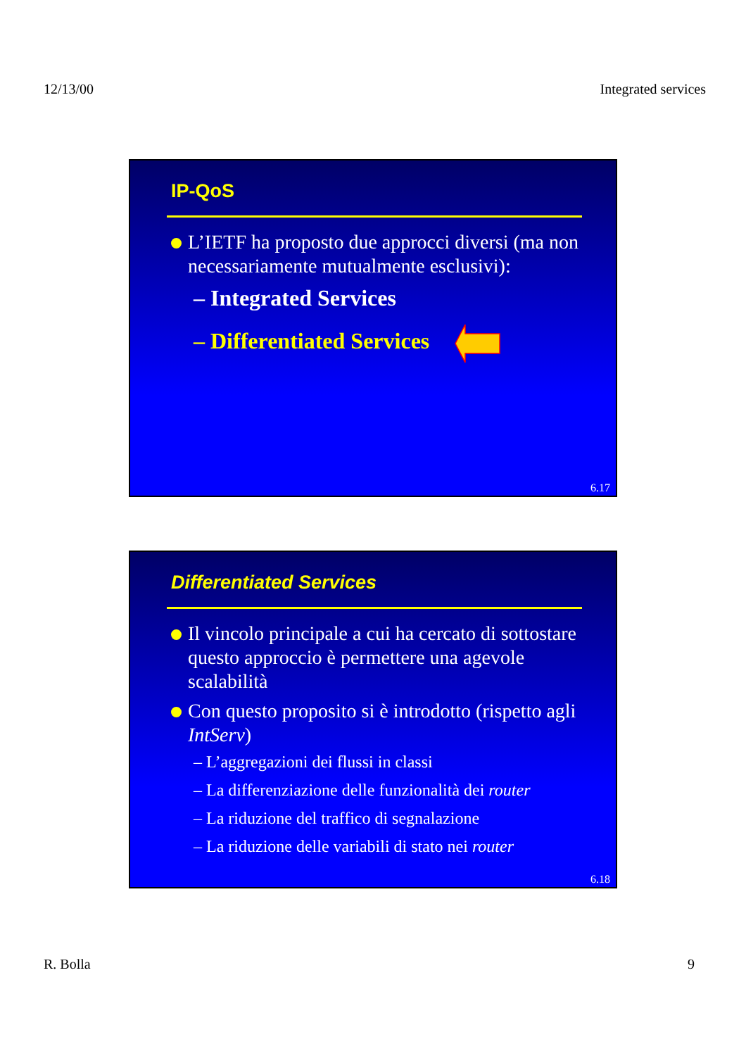12/13/00 Integrated services
IP-QoS
L’IETF ha proposto due approcci diversi (ma non necessariamente mutualmente esclusivi):
– Integrated Services
– Differentiated Services
6.17
Differentiated Services
Il vincolo principale a cui ha cercato di sottostare questo approccio è permettere una agevole scalabilità
Con questo proposito si è introdotto (rispetto agli IntServ)
– L’aggregazioni dei flussi in classi
– La differenziazione delle funzionalità dei router
– La riduzione del traffico di segnalazione
– La riduzione delle variabili di stato nei router
6.18
R. Bolla 9